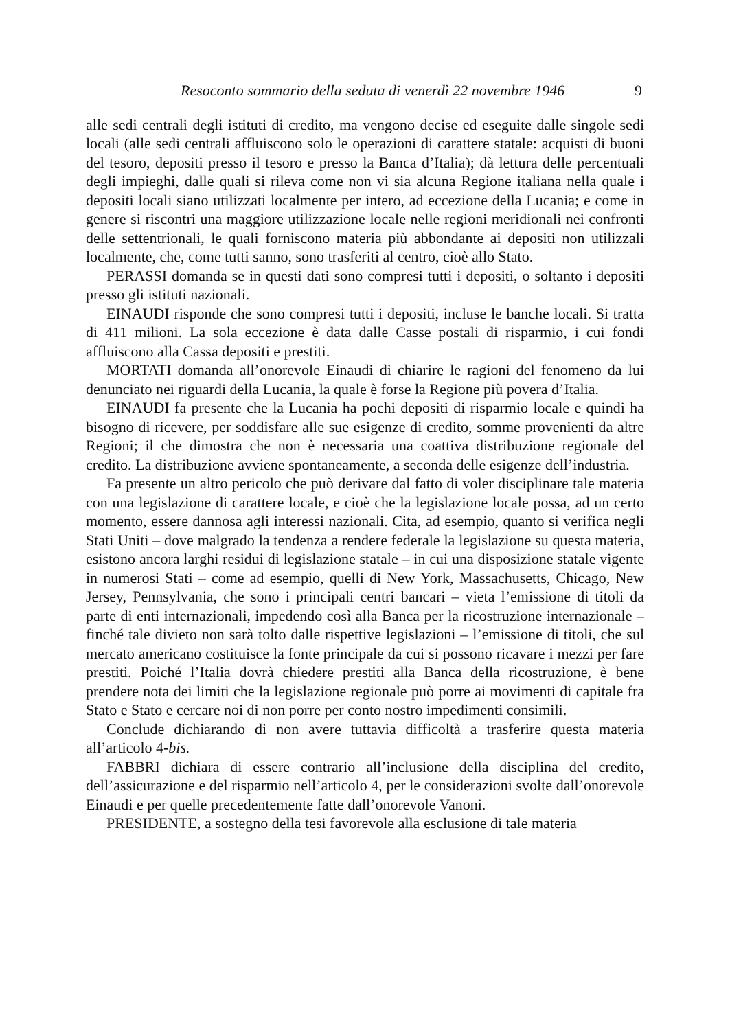Resoconto sommario della seduta di venerdì 22 novembre 1946 9
alle sedi centrali degli istituti di credito, ma vengono decise ed eseguite dalle singole sedi locali (alle sedi centrali affluiscono solo le operazioni di carattere statale: acquisti di buoni del tesoro, depositi presso il tesoro e presso la Banca d’Italia); dà lettura delle percentuali degli impieghi, dalle quali si rileva come non vi sia alcuna Regione italiana nella quale i depositi locali siano utilizzati localmente per intero, ad eccezione della Lucania; e come in genere si riscontri una maggiore utilizzazione locale nelle regioni meridionali nei confronti delle settentrionali, le quali forniscono materia più abbondante ai depositi non utilizzali localmente, che, come tutti sanno, sono trasferiti al centro, cioè allo Stato.
PERASSI domanda se in questi dati sono compresi tutti i depositi, o soltanto i depositi presso gli istituti nazionali.
EINAUDI risponde che sono compresi tutti i depositi, incluse le banche locali. Si tratta di 411 milioni. La sola eccezione è data dalle Casse postali di risparmio, i cui fondi affluiscono alla Cassa depositi e prestiti.
MORTATI domanda all’onorevole Einaudi di chiarire le ragioni del fenomeno da lui denunciato nei riguardi della Lucania, la quale è forse la Regione più povera d’Italia.
EINAUDI fa presente che la Lucania ha pochi depositi di risparmio locale e quindi ha bisogno di ricevere, per soddisfare alle sue esigenze di credito, somme provenienti da altre Regioni; il che dimostra che non è necessaria una coattiva distribuzione regionale del credito. La distribuzione avviene spontaneamente, a seconda delle esigenze dell’industria.
Fa presente un altro pericolo che può derivare dal fatto di voler disciplinare tale materia con una legislazione di carattere locale, e cioè che la legislazione locale possa, ad un certo momento, essere dannosa agli interessi nazionali. Cita, ad esempio, quanto si verifica negli Stati Uniti – dove malgrado la tendenza a rendere federale la legislazione su questa materia, esistono ancora larghi residui di legislazione statale – in cui una disposizione statale vigente in numerosi Stati – come ad esempio, quelli di New York, Massachusetts, Chicago, New Jersey, Pennsylvania, che sono i principali centri bancari – vieta l’emissione di titoli da parte di enti internazionali, impedendo così alla Banca per la ricostruzione internazionale – finché tale divieto non sarà tolto dalle rispettive legislazioni – l’emissione di titoli, che sul mercato americano costituisce la fonte principale da cui si possono ricavare i mezzi per fare prestiti. Poiché l’Italia dovrà chiedere prestiti alla Banca della ricostruzione, è bene prendere nota dei limiti che la legislazione regionale può porre ai movimenti di capitale fra Stato e Stato e cercare noi di non porre per conto nostro impedimenti consimili.
Conclude dichiarando di non avere tuttavia difficoltà a trasferire questa materia all’articolo 4-bis.
FABBRI dichiara di essere contrario all’inclusione della disciplina del credito, dell’assicurazione e del risparmio nell’articolo 4, per le considerazioni svolte dall’onorevole Einaudi e per quelle precedentemente fatte dall’onorevole Vanoni.
PRESIDENTE, a sostegno della tesi favorevole alla esclusione di tale materia